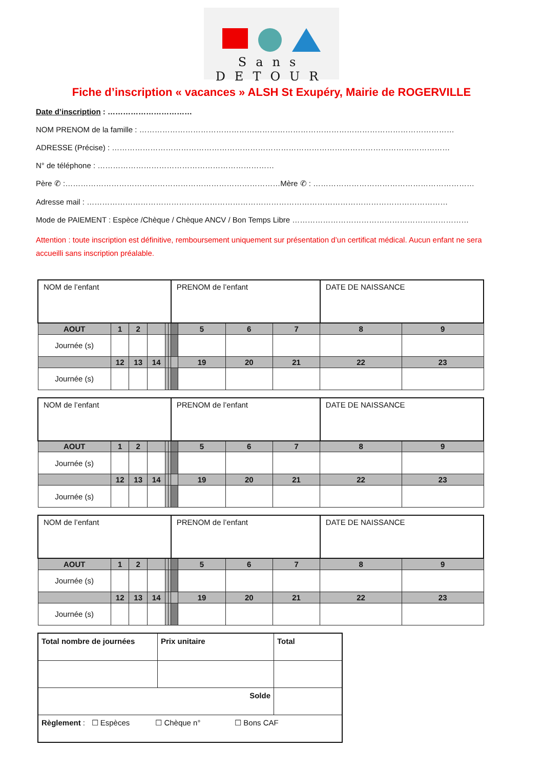Sans DETOUR
Fiche d’inscription « vacances » ALSH St Exupéry, Mairie de ROGERVILLE
Date d’inscription : ……………………………
NOM PRENOM de la famille : ……………………………………………………………………………………………………………
ADRESSE (Précise) : ……………………………………………………………………………………………………………………
N° de téléphone : ……………………………………………………………
Père ✆ :…………………………………………………………………………Mère ✆ : ………………………………………………………
Adresse mail : ……………………………………………………………………………………………………………………………
Mode de PAIEMENT : Espèce /Chèque / Chèque ANCV / Bon Temps Libre ……………………………………………………………
Attention : toute inscription est définitive, remboursement uniquement sur présentation d’un certificat médical. Aucun enfant ne sera accueilli sans inscription préalable.
| NOM de l’enfant | | | | | | PRENOM de l’enfant | | | | DATE DE NAISSANCE | |
| AOUT | 1 | 2 | | | | | 5 | 6 | 7 | 8 | 9 |
| Journée (s) | | | | | | | | | | | |
| | 12 | 13 | 14 | | | | 19 | 20 | 21 | 22 | 23 |
| Journée (s) | | | | | | | | | | | |
| NOM de l’enfant | | | | | | PRENOM de l’enfant | | | | DATE DE NAISSANCE | |
| AOUT | 1 | 2 | | | | | 5 | 6 | 7 | 8 | 9 |
| Journée (s) | | | | | | | | | | | |
| | 12 | 13 | 14 | | | | 19 | 20 | 21 | 22 | 23 |
| Journée (s) | | | | | | | | | | | |
| NOM de l’enfant | | | | | | PRENOM de l’enfant | | | | DATE DE NAISSANCE | |
| AOUT | 1 | 2 | | | | | 5 | 6 | 7 | 8 | 9 |
| Journée (s) | | | | | | | | | | | |
| | 12 | 13 | 14 | | | | 19 | 20 | 21 | 22 | 23 |
| Journée (s) | | | | | | | | | | | |
| Total nombre de journées | Prix unitaire | Total |
| Solde | | |
| Règlement : ☐ Espèces ☐ Chèque n° ☐ Bons CAF | | |